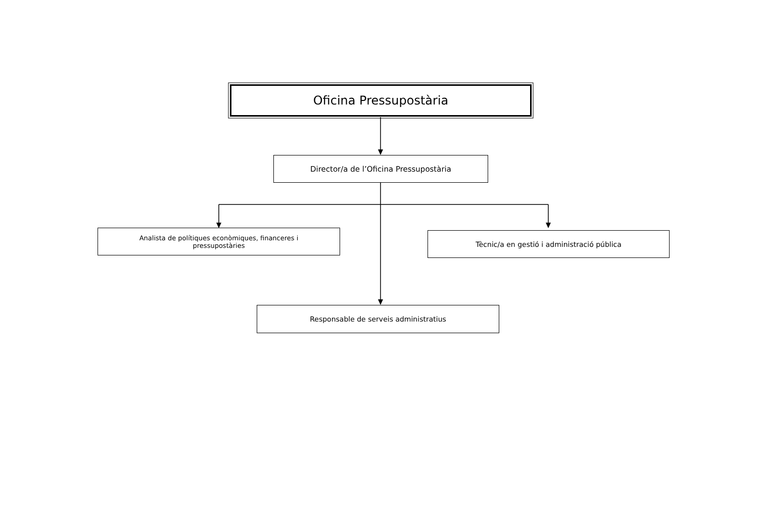Oficina Pressupostària
Director/a de l’Oficina Pressupostària
Analista de polítiques econòmiques, financeres i
pressupostàries
Tècnic/a en gestió i administració pública
Responsable de serveis administratius